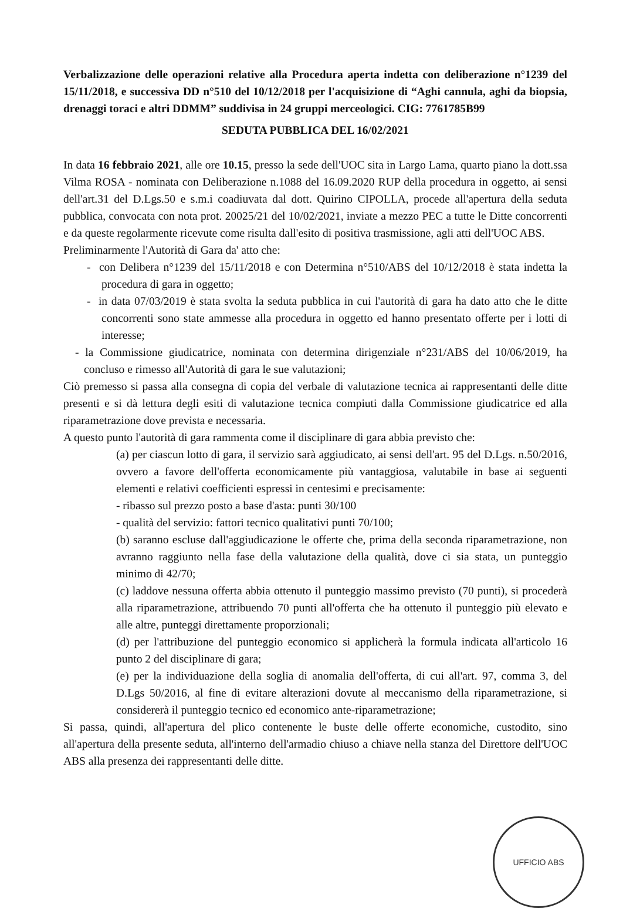Verbalizzazione delle operazioni relative alla Procedura aperta indetta con deliberazione n°1239 del 15/11/2018, e successiva DD n°510 del 10/12/2018 per l'acquisizione di “Aghi cannula, aghi da biopsia, drenaggi toraci e altri DDMM” suddivisa in 24 gruppi merceologici. CIG: 7761785B99
SEDUTA PUBBLICA DEL 16/02/2021
In data 16 febbraio 2021, alle ore 10.15, presso la sede dell'UOC sita in Largo Lama, quarto piano la dott.ssa Vilma ROSA - nominata con Deliberazione n.1088 del 16.09.2020 RUP della procedura in oggetto, ai sensi dell'art.31 del D.Lgs.50 e s.m.i coadiuvata dal dott. Quirino CIPOLLA, procede all'apertura della seduta pubblica, convocata con nota prot. 20025/21 del 10/02/2021, inviate a mezzo PEC a tutte le Ditte concorrenti e da queste regolarmente ricevute come risulta dall'esito di positiva trasmissione, agli atti dell'UOC ABS.
Preliminarmente l'Autorità di Gara da' atto che:
- con Delibera n°1239 del 15/11/2018 e con Determina n°510/ABS del 10/12/2018 è stata indetta la procedura di gara in oggetto;
- in data 07/03/2019 è stata svolta la seduta pubblica in cui l'autorità di gara ha dato atto che le ditte concorrenti sono state ammesse alla procedura in oggetto ed hanno presentato offerte per i lotti di interesse;
- la Commissione giudicatrice, nominata con determina dirigenziale n°231/ABS del 10/06/2019, ha concluso e rimesso all'Autorità di gara le sue valutazioni;
Ciò premesso si passa alla consegna di copia del verbale di valutazione tecnica ai rappresentanti delle ditte presenti e si dà lettura degli esiti di valutazione tecnica compiuti dalla Commissione giudicatrice ed alla riparametrazione dove prevista e necessaria.
A questo punto l'autorità di gara rammenta come il disciplinare di gara abbia previsto che:
(a) per ciascun lotto di gara, il servizio sarà aggiudicato, ai sensi dell'art. 95 del D.Lgs. n.50/2016, ovvero a favore dell'offerta economicamente più vantaggiosa, valutabile in base ai seguenti elementi e relativi coefficienti espressi in centesimi e precisamente:
- ribasso sul prezzo posto a base d'asta: punti 30/100
- qualità del servizio: fattori tecnico qualitativi punti 70/100;
(b) saranno escluse dall'aggiudicazione le offerte che, prima della seconda riparametrazione, non avranno raggiunto nella fase della valutazione della qualità, dove ci sia stata, un punteggio minimo di 42/70;
(c) laddove nessuna offerta abbia ottenuto il punteggio massimo previsto (70 punti), si procederà alla riparametrazione, attribuendo 70 punti all'offerta che ha ottenuto il punteggio più elevato e alle altre, punteggi direttamente proporzionali;
(d) per l'attribuzione del punteggio economico si applicherà la formula indicata all'articolo 16 punto 2 del disciplinare di gara;
(e) per la individuazione della soglia di anomalia dell'offerta, di cui all'art. 97, comma 3, del D.Lgs 50/2016, al fine di evitare alterazioni dovute al meccanismo della riparametrazione, si considererà il punteggio tecnico ed economico ante-riparametrazione;
Si passa, quindi, all'apertura del plico contenente le buste delle offerte economiche, custodito, sino all'apertura della presente seduta, all'interno dell'armadio chiuso a chiave nella stanza del Direttore dell'UOC ABS alla presenza dei rappresentanti delle ditte.
UFFICIO ABS